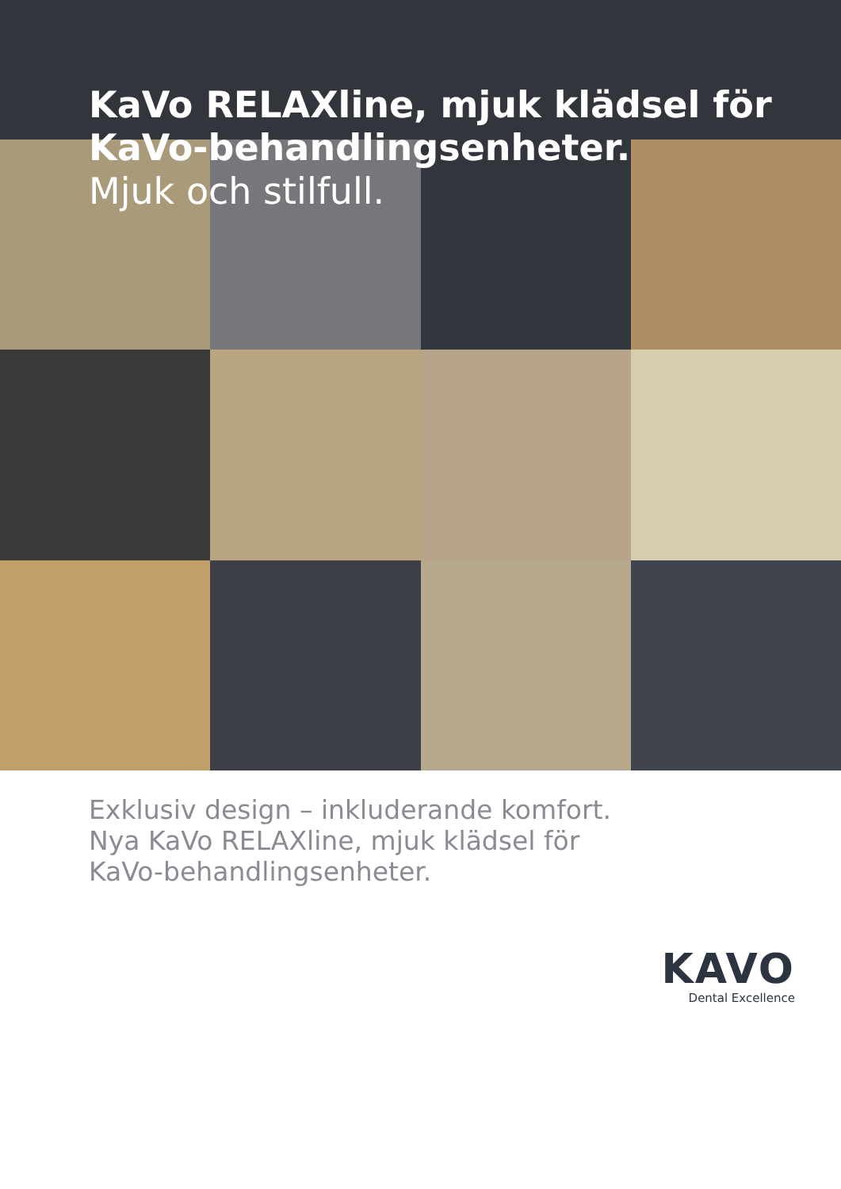KaVo RELAXline, mjuk klädsel för
KaVo-behandlingsenheter.
Mjuk och stilfull.
Exklusiv design – inkluderande komfort.
Nya KaVo RELAXline, mjuk klädsel för
KaVo-behandlingsenheter.
KAVO
Dental Excellence